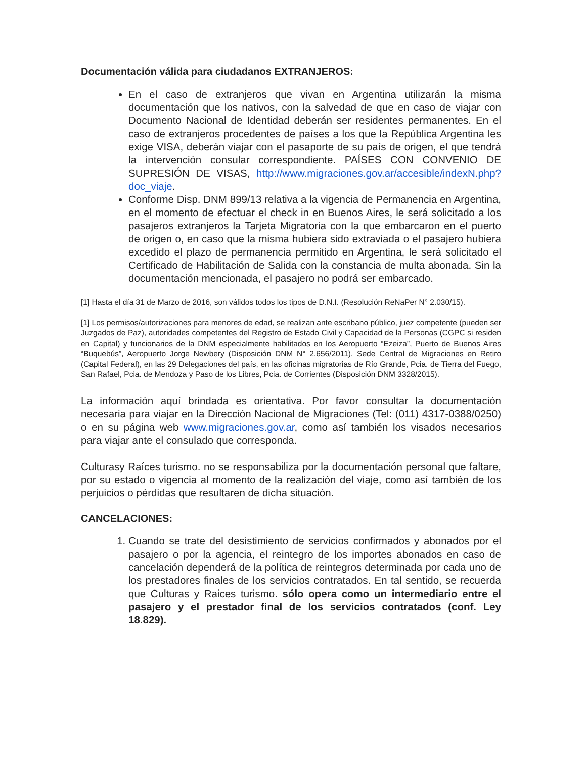Documentación válida para ciudadanos EXTRANJEROS:
En el caso de extranjeros que vivan en Argentina utilizarán la misma documentación que los nativos, con la salvedad de que en caso de viajar con Documento Nacional de Identidad deberán ser residentes permanentes. En el caso de extranjeros procedentes de países a los que la República Argentina les exige VISA, deberán viajar con el pasaporte de su país de origen, el que tendrá la intervención consular correspondiente. PAÍSES CON CONVENIO DE SUPRESIÓN DE VISAS, http://www.migraciones.gov.ar/accesible/indexN.php?doc_viaje.
Conforme Disp. DNM 899/13 relativa a la vigencia de Permanencia en Argentina, en el momento de efectuar el check in en Buenos Aires, le será solicitado a los pasajeros extranjeros la Tarjeta Migratoria con la que embarcaron en el puerto de origen o, en caso que la misma hubiera sido extraviada o el pasajero hubiera excedido el plazo de permanencia permitido en Argentina, le será solicitado el Certificado de Habilitación de Salida con la constancia de multa abonada. Sin la documentación mencionada, el pasajero no podrá ser embarcado.
[1] Hasta el día 31 de Marzo de 2016, son válidos todos los tipos de D.N.I. (Resolución ReNaPer N° 2.030/15).
[1] Los permisos/autorizaciones para menores de edad, se realizan ante escribano público, juez competente (pueden ser Juzgados de Paz), autoridades competentes del Registro de Estado Civil y Capacidad de la Personas (CGPC si residen en Capital) y funcionarios de la DNM especialmente habilitados en los Aeropuerto “Ezeiza”, Puerto de Buenos Aires “Buquebús”, Aeropuerto Jorge Newbery (Disposición DNM N° 2.656/2011), Sede Central de Migraciones en Retiro (Capital Federal), en las 29 Delegaciones del país, en las oficinas migratorias de Río Grande, Pcia. de Tierra del Fuego, San Rafael, Pcia. de Mendoza y Paso de los Libres, Pcia. de Corrientes (Disposición DNM 3328/2015).
La información aquí brindada es orientativa. Por favor consultar la documentación necesaria para viajar en la Dirección Nacional de Migraciones (Tel: (011) 4317-0388/0250) o en su página web www.migraciones.gov.ar, como así también los visados necesarios para viajar ante el consulado que corresponda.
Culturasy Raíces turismo. no se responsabiliza por la documentación personal que faltare, por su estado o vigencia al momento de la realización del viaje, como así también de los perjuicios o pérdidas que resultaren de dicha situación.
CANCELACIONES:
1. Cuando se trate del desistimiento de servicios confirmados y abonados por el pasajero o por la agencia, el reintegro de los importes abonados en caso de cancelación dependerá de la política de reintegros determinada por cada uno de los prestadores finales de los servicios contratados. En tal sentido, se recuerda que Culturas y Raices turismo. sólo opera como un intermediario entre el pasajero y el prestador final de los servicios contratados (conf. Ley 18.829).